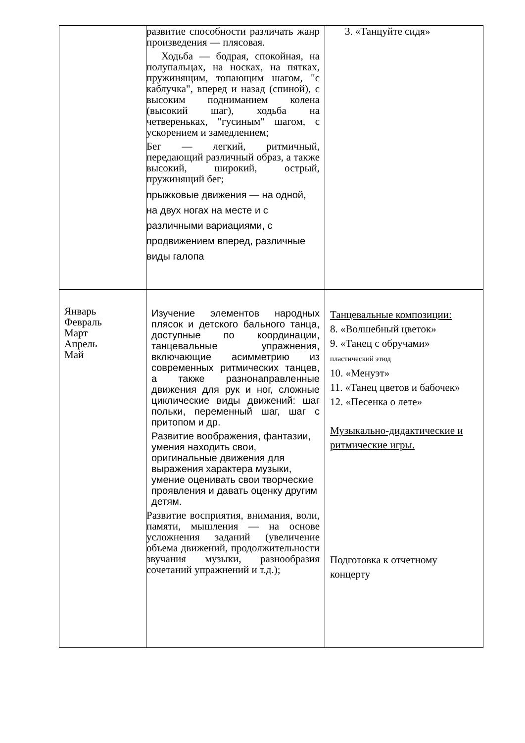| | развитие способности различать жанр произведения — плясовая. Ходьба — бодрая, спокойная, на полупальцах, на носках, на пятках, пружинящим, топающим шагом, "с каблучка", вперед и назад (спиной), с высоким подниманием колена (высокий шаг), ходьба на четвереньках, "гусиным" шагом, с ускорением и замедлением; Бег — легкий, ритмичный, передающий различный образ, а также высокий, широкий, острый, пружинящий бег; прыжковые движения — на одной, на двух ногах на месте и с различными вариациями, с продвижением вперед, различные виды галопа | 3. «Танцуйте сидя» |
| Январь Февраль Март Апрель Май | Изучение элементов народных плясок и детского бального танца, доступные по координации, танцевальные упражнения, включающие асимметрию из современных ритмических танцев, а также разнонаправленные движения для рук и ног, сложные циклические виды движений: шаг польки, переменный шаг, шаг с притопом и др. Развитие воображения, фантазии, умения находить свои, оригинальные движения для выражения характера музыки, умение оценивать свои творческие проявления и давать оценку другим детям. Развитие восприятия, внимания, воли, памяти, мышления — на основе усложнения заданий (увеличение объема движений, продолжительности звучания музыки, разнообразия сочетаний упражнений и т.д.); | Танцевальные композиции: 8. «Волшебный цветок» 9. «Танец с обручами» пластический этюд 10. «Менуэт» 11. «Танец цветов и бабочек» 12. «Песенка о лете» Музыкально-дидактические и ритмические игры. Подготовка к отчетному концерту |